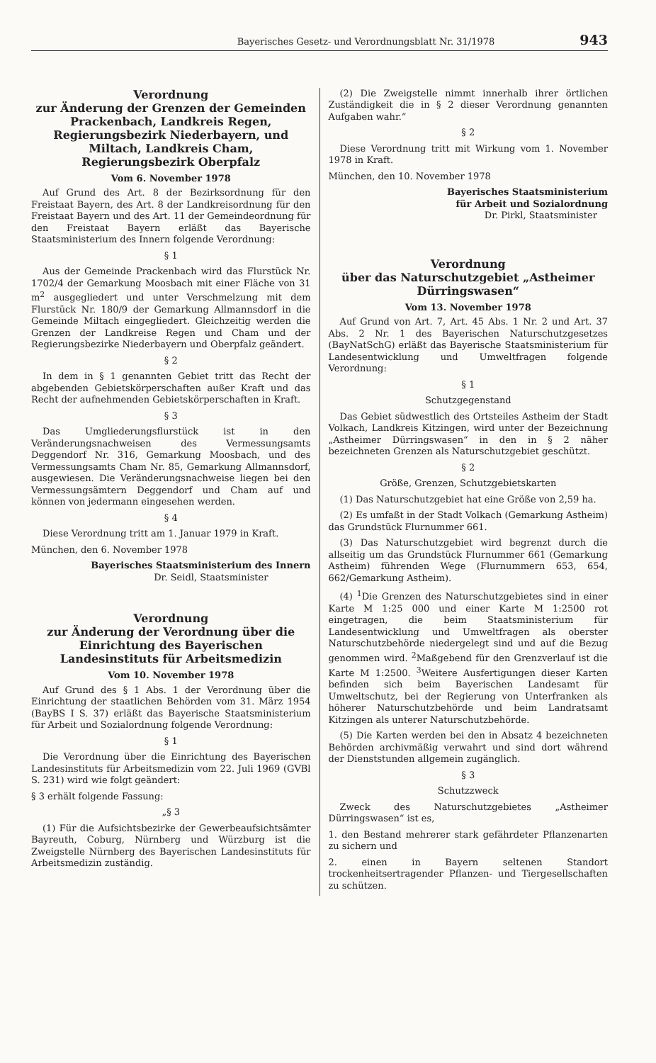Bayerisches Gesetz- und Verordnungsblatt Nr. 31/1978 943
Verordnung
zur Änderung der Grenzen der Gemeinden Prackenbach, Landkreis Regen, Regierungsbezirk Niederbayern, und Miltach, Landkreis Cham, Regierungsbezirk Oberpfalz
Vom 6. November 1978
Auf Grund des Art. 8 der Bezirksordnung für den Freistaat Bayern, des Art. 8 der Landkreisordnung für den Freistaat Bayern und des Art. 11 der Gemeindeordnung für den Freistaat Bayern erläßt das Bayerische Staatsministerium des Innern folgende Verordnung:
§ 1
Aus der Gemeinde Prackenbach wird das Flurstück Nr. 1702/4 der Gemarkung Moosbach mit einer Fläche von 31 m<sup>2</sup> ausgegliedert und unter Verschmelzung mit dem Flurstück Nr. 180/9 der Gemarkung Allmannsdorf in die Gemeinde Miltach eingegliedert. Gleichzeitig werden die Grenzen der Landkreise Regen und Cham und der Regierungsbezirke Niederbayern und Oberpfalz geändert.
§ 2
In dem in § 1 genannten Gebiet tritt das Recht der abgebenden Gebietskörperschaften außer Kraft und das Recht der aufnehmenden Gebietskörperschaften in Kraft.
§ 3
Das Umgliederungsflurstück ist in den Veränderungsnachweisen des Vermessungsamts Deggendorf Nr. 316, Gemarkung Moosbach, und des Vermessungsamts Cham Nr. 85, Gemarkung Allmannsdorf, ausgewiesen. Die Veränderungsnachweise liegen bei den Vermessungsämtern Deggendorf und Cham auf und können von jedermann eingesehen werden.
§ 4
Diese Verordnung tritt am 1. Januar 1979 in Kraft.
München, den 6. November 1978
Bayerisches Staatsministerium des Innern
Dr. Seidl, Staatsminister
Verordnung
zur Änderung der Verordnung über die Einrichtung des Bayerischen Landesinstituts für Arbeitsmedizin
Vom 10. November 1978
Auf Grund des § 1 Abs. 1 der Verordnung über die Einrichtung der staatlichen Behörden vom 31. März 1954 (BayBS I S. 37) erläßt das Bayerische Staatsministerium für Arbeit und Sozialordnung folgende Verordnung:
§ 1
Die Verordnung über die Einrichtung des Bayerischen Landesinstituts für Arbeitsmedizin vom 22. Juli 1969 (GVBl S. 231) wird wie folgt geändert:
§ 3 erhält folgende Fassung:
„§ 3
(1) Für die Aufsichtsbezirke der Gewerbeaufsichtsämter Bayreuth, Coburg, Nürnberg und Würzburg ist die Zweigstelle Nürnberg des Bayerischen Landesinstituts für Arbeitsmedizin zuständig.
(2) Die Zweigstelle nimmt innerhalb ihrer örtlichen Zuständigkeit die in § 2 dieser Verordnung genannten Aufgaben wahr.“
§ 2
Diese Verordnung tritt mit Wirkung vom 1. November 1978 in Kraft.
München, den 10. November 1978
Bayerisches Staatsministerium
für Arbeit und Sozialordnung
Dr. Pirkl, Staatsminister
Verordnung
über das Naturschutzgebiet „Astheimer Dürringswasen“
Vom 13. November 1978
Auf Grund von Art. 7, Art. 45 Abs. 1 Nr. 2 und Art. 37 Abs. 2 Nr. 1 des Bayerischen Naturschutzgesetzes (BayNatSchG) erläßt das Bayerische Staatsministerium für Landesentwicklung und Umweltfragen folgende Verordnung:
§ 1
Schutzgegenstand
Das Gebiet südwestlich des Ortsteiles Astheim der Stadt Volkach, Landkreis Kitzingen, wird unter der Bezeichnung „Astheimer Dürringswasen“ in den in § 2 näher bezeichneten Grenzen als Naturschutzgebiet geschützt.
§ 2
Größe, Grenzen, Schutzgebietskarten
(1) Das Naturschutzgebiet hat eine Größe von 2,59 ha.
(2) Es umfaßt in der Stadt Volkach (Gemarkung Astheim) das Grundstück Flurnummer 661.
(3) Das Naturschutzgebiet wird begrenzt durch die allseitig um das Grundstück Flurnummer 661 (Gemarkung Astheim) führenden Wege (Flurnummern 653, 654, 662/Gemarkung Astheim).
(4) <sup>1</sup>Die Grenzen des Naturschutzgebietes sind in einer Karte M 1:25 000 und einer Karte M 1:2500 rot eingetragen, die beim Staatsministerium für Landesentwicklung und Umweltfragen als oberster Naturschutzbehörde niedergelegt sind und auf die Bezug genommen wird. <sup>2</sup>Maßgebend für den Grenzverlauf ist die Karte M 1:2500. <sup>3</sup>Weitere Ausfertigungen dieser Karten befinden sich beim Bayerischen Landesamt für Umweltschutz, bei der Regierung von Unterfranken als höherer Naturschutzbehörde und beim Landratsamt Kitzingen als unterer Naturschutzbehörde.
(5) Die Karten werden bei den in Absatz 4 bezeichneten Behörden archivmäßig verwahrt und sind dort während der Dienststunden allgemein zugänglich.
§ 3
Schutzzweck
Zweck des Naturschutzgebietes „Astheimer Dürringswasen“ ist es,
1. den Bestand mehrerer stark gefährdeter Pflanzenarten zu sichern und
2. einen in Bayern seltenen Standort trockenheitsertragender Pflanzen- und Tiergesellschaften zu schützen.